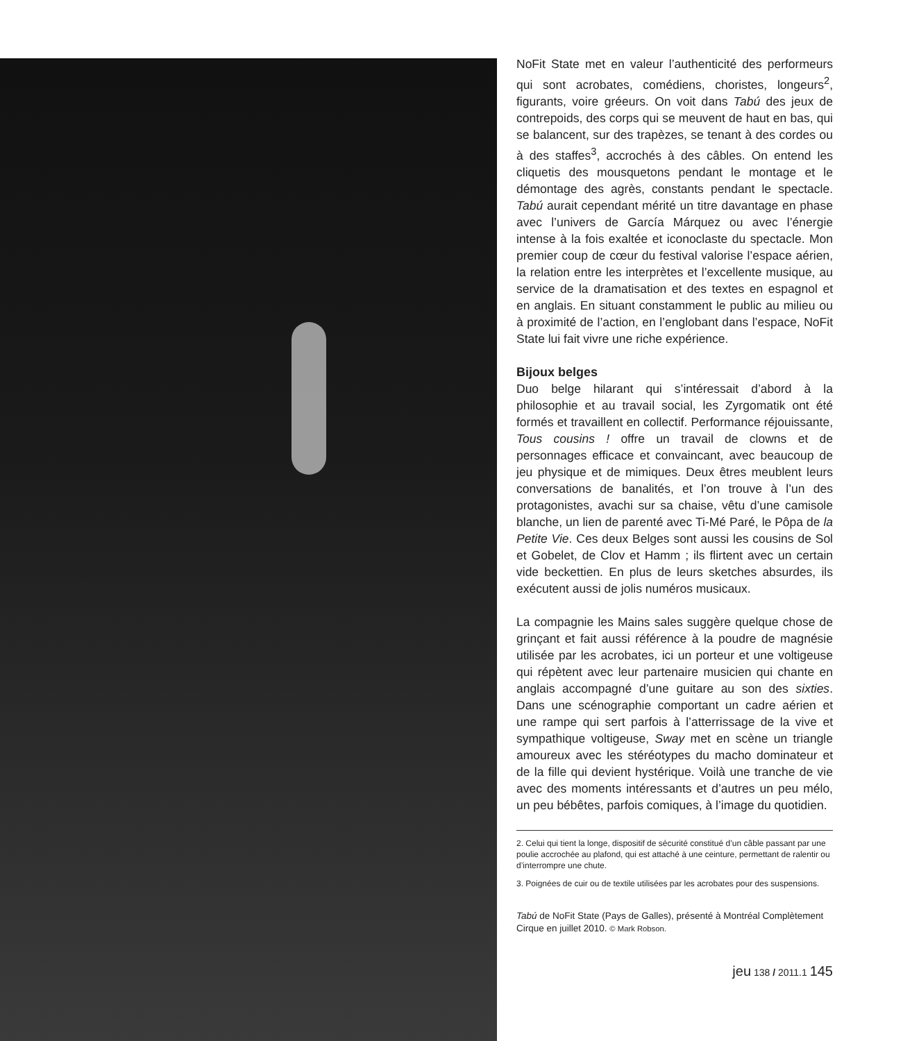NoFit State met en valeur l’authenticité des performeurs qui sont acrobates, comédiens, choristes, longeurs<sup>2</sup>, figurants, voire gréeurs. On voit dans Tabú des jeux de contrepoids, des corps qui se meuvent de haut en bas, qui se balancent, sur des trapèzes, se tenant à des cordes ou à des staffes<sup>3</sup>, accrochés à des câbles. On entend les cliquetis des mousquetons pendant le montage et le démontage des agrès, constants pendant le spectacle. Tabú aurait cependant mérité un titre davantage en phase avec l’univers de García Márquez ou avec l’énergie intense à la fois exaltée et iconoclaste du spectacle. Mon premier coup de cœur du festival valorise l’espace aérien, la relation entre les interprètes et l’excellente musique, au service de la dramatisation et des textes en espagnol et en anglais. En situant constamment le public au milieu ou à proximité de l’action, en l’englobant dans l’espace, NoFit State lui fait vivre une riche expérience.
Bijoux belges
Duo belge hilarant qui s’intéressait d’abord à la philosophie et au travail social, les Zyrgomatik ont été formés et travaillent en collectif. Performance réjouissante, Tous cousins ! offre un travail de clowns et de personnages efficace et convaincant, avec beaucoup de jeu physique et de mimiques. Deux êtres meublent leurs conversations de banalités, et l’on trouve à l’un des protagonistes, avachi sur sa chaise, vêtu d’une camisole blanche, un lien de parenté avec Ti-Mé Paré, le Pôpa de la Petite Vie. Ces deux Belges sont aussi les cousins de Sol et Gobelet, de Clov et Hamm ; ils flirtent avec un certain vide beckettien. En plus de leurs sketches absurdes, ils exécutent aussi de jolis numéros musicaux.
La compagnie les Mains sales suggère quelque chose de grinçant et fait aussi référence à la poudre de magnésie utilisée par les acrobates, ici un porteur et une voltigeuse qui répètent avec leur partenaire musicien qui chante en anglais accompagné d’une guitare au son des sixties. Dans une scénographie comportant un cadre aérien et une rampe qui sert parfois à l’atterrissage de la vive et sympathique voltigeuse, Sway met en scène un triangle amoureux avec les stéréotypes du macho dominateur et de la fille qui devient hystérique. Voilà une tranche de vie avec des moments intéressants et d’autres un peu mélo, un peu bébêtes, parfois comiques, à l’image du quotidien.
2. Celui qui tient la longe, dispositif de sécurité constitué d’un câble passant par une poulie accrochée au plafond, qui est attaché à une ceinture, permettant de ralentir ou d’interrompre une chute.
3. Poignées de cuir ou de textile utilisées par les acrobates pour des suspensions.
Tabú de NoFit State (Pays de Galles), présenté à Montréal Complètement Cirque en juillet 2010. © Mark Robson.
jeu 138 / 2011.1 145